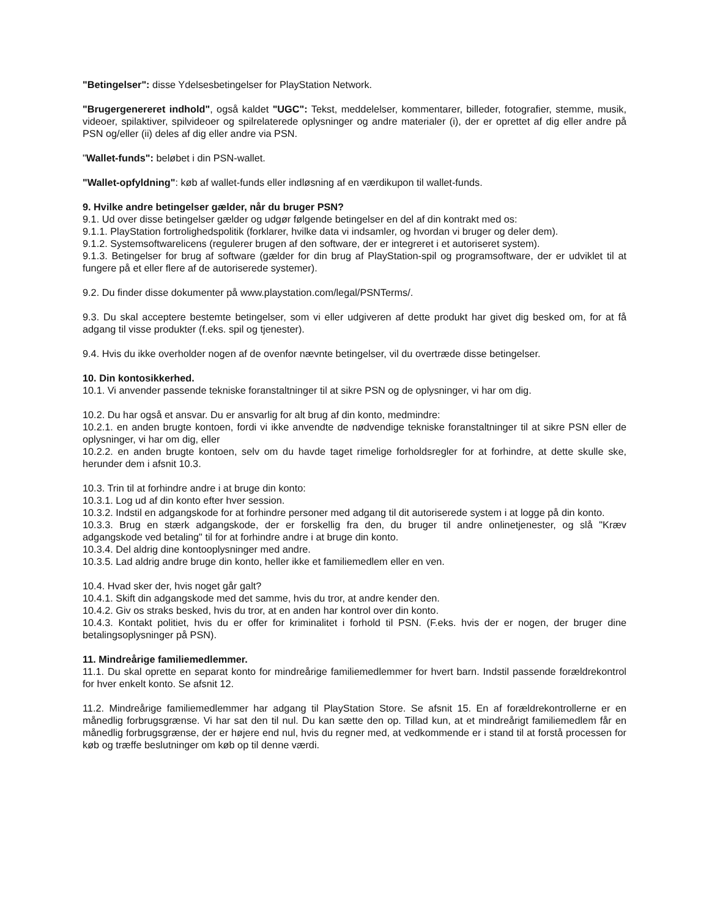"Betingelser": disse Ydelsesbetingelser for PlayStation Network.
"Brugergenereret indhold", også kaldet "UGC": Tekst, meddelelser, kommentarer, billeder, fotografier, stemme, musik, videoer, spilaktiver, spilvideoer og spilrelaterede oplysninger og andre materialer (i), der er oprettet af dig eller andre på PSN og/eller (ii) deles af dig eller andre via PSN.
"Wallet-funds": beløbet i din PSN-wallet.
"Wallet-opfyldning": køb af wallet-funds eller indløsning af en værdikupon til wallet-funds.
9. Hvilke andre betingelser gælder, når du bruger PSN?
9.1. Ud over disse betingelser gælder og udgør følgende betingelser en del af din kontrakt med os:
9.1.1. PlayStation fortrolighedspolitik (forklarer, hvilke data vi indsamler, og hvordan vi bruger og deler dem).
9.1.2. Systemsoftwarelicens (regulerer brugen af den software, der er integreret i et autoriseret system).
9.1.3. Betingelser for brug af software (gælder for din brug af PlayStation-spil og programsoftware, der er udviklet til at fungere på et eller flere af de autoriserede systemer).
9.2. Du finder disse dokumenter på www.playstation.com/legal/PSNTerms/.
9.3. Du skal acceptere bestemte betingelser, som vi eller udgiveren af dette produkt har givet dig besked om, for at få adgang til visse produkter (f.eks. spil og tjenester).
9.4. Hvis du ikke overholder nogen af de ovenfor nævnte betingelser, vil du overtræde disse betingelser.
10. Din kontosikkerhed.
10.1. Vi anvender passende tekniske foranstaltninger til at sikre PSN og de oplysninger, vi har om dig.
10.2. Du har også et ansvar. Du er ansvarlig for alt brug af din konto, medmindre:
10.2.1. en anden brugte kontoen, fordi vi ikke anvendte de nødvendige tekniske foranstaltninger til at sikre PSN eller de oplysninger, vi har om dig, eller
10.2.2. en anden brugte kontoen, selv om du havde taget rimelige forholdsregler for at forhindre, at dette skulle ske, herunder dem i afsnit 10.3.
10.3. Trin til at forhindre andre i at bruge din konto:
10.3.1. Log ud af din konto efter hver session.
10.3.2. Indstil en adgangskode for at forhindre personer med adgang til dit autoriserede system i at logge på din konto.
10.3.3. Brug en stærk adgangskode, der er forskellig fra den, du bruger til andre onlinetjenester, og slå "Kræv adgangskode ved betaling" til for at forhindre andre i at bruge din konto.
10.3.4. Del aldrig dine kontooplysninger med andre.
10.3.5. Lad aldrig andre bruge din konto, heller ikke et familiemedlem eller en ven.
10.4. Hvad sker der, hvis noget går galt?
10.4.1. Skift din adgangskode med det samme, hvis du tror, at andre kender den.
10.4.2. Giv os straks besked, hvis du tror, at en anden har kontrol over din konto.
10.4.3. Kontakt politiet, hvis du er offer for kriminalitet i forhold til PSN. (F.eks. hvis der er nogen, der bruger dine betalingsoplysninger på PSN).
11. Mindreårige familiemedlemmer.
11.1. Du skal oprette en separat konto for mindreårige familiemedlemmer for hvert barn. Indstil passende forældrekontrol for hver enkelt konto. Se afsnit 12.
11.2. Mindreårige familiemedlemmer har adgang til PlayStation Store. Se afsnit 15. En af forældrekontrollerne er en månedlig forbrugsgrænse. Vi har sat den til nul. Du kan sætte den op. Tillad kun, at et mindreårigt familiemedlem får en månedlig forbrugsgrænse, der er højere end nul, hvis du regner med, at vedkommende er i stand til at forstå processen for køb og træffe beslutninger om køb op til denne værdi.